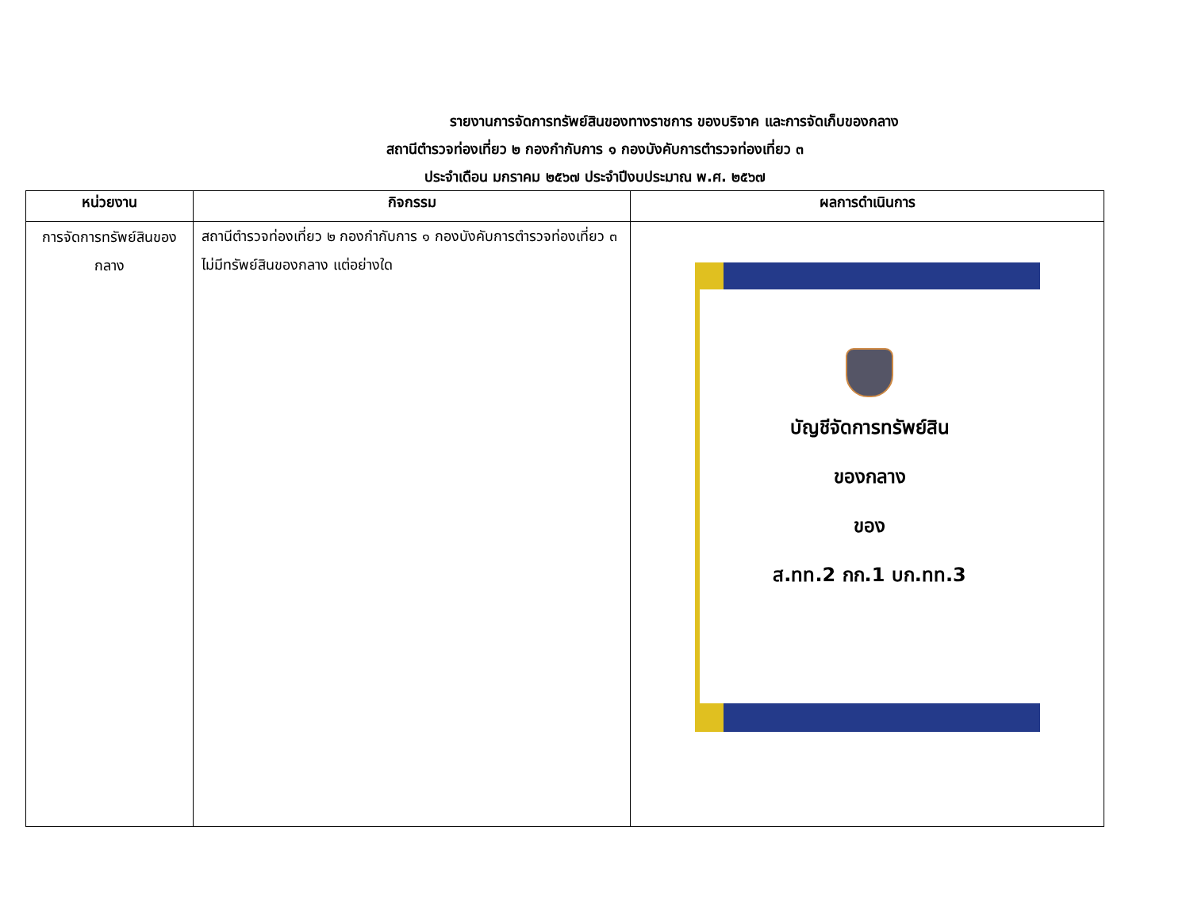รายงานการจัดการทรัพย์สินของทางราชการ ของบริจาค และการจัดเก็บของกลาง
สถานีตำรวจท่องเที่ยว ๒ กองกำกับการ ๑ กองบังคับการตำรวจท่องเที่ยว ๓
ประจำเดือน มกราคม ๒๕๖๗ ประจำปีงบประมาณ พ.ศ. ๒๕๖๗
| หน่วยงาน | กิจกรรม | ผลการดำเนินการ |
| --- | --- | --- |
| การจัดการทรัพย์สินของ กลาง | สถานีตำรวจท่องเที่ยว ๒ กองกำกับการ ๑ กองบังคับการตำรวจท่องเที่ยว ๓ ไม่มีทรัพย์สินของกลาง แต่อย่างใด | บัญชีจัดการทรัพย์สิน ของกลาง ของ ส.ทท.2 กก.1 บก.ทท.3 |